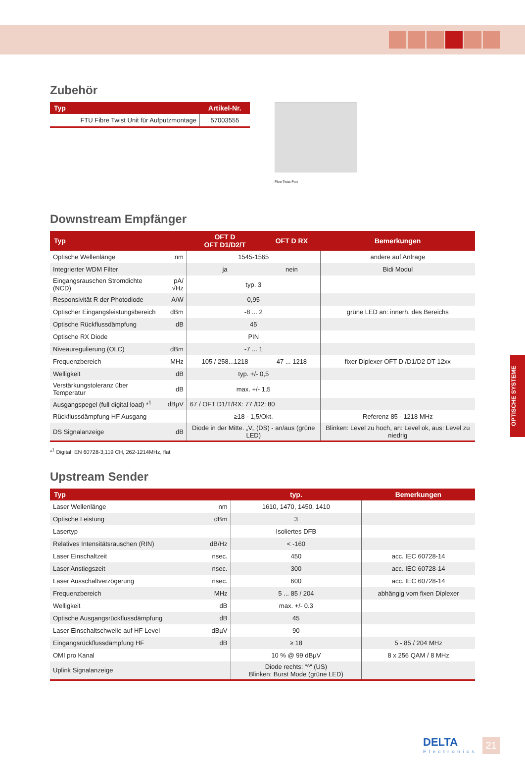Zubehör
| Typ | Artikel-Nr. |
| --- | --- |
| FTU Fibre Twist Unit für Aufputzmontage | 57003555 |
FiberTwist-Port
Downstream Empfänger
| Typ | | OFT D OFT D1/D2/T | OFT D RX | Bemerkungen |
| --- | --- | --- | --- | --- |
| Optische Wellenlänge | nm | 1545-1565 | | andere auf Anfrage |
| Integrierter WDM Filter | | ja | nein | Bidi Modul |
| Eingangsrauschen Stromdichte (NCD) | pA/√Hz | typ. 3 | | |
| Responsivität R der Photodiode | A/W | 0,95 | | |
| Optischer Eingangsleistungsbereich | dBm | -8 ... 2 | | grüne LED an: innerh. des Bereichs |
| Optische Rückflussdämpfung | dB | 45 | | |
| Optische RX Diode | | PIN | | |
| Niveauregulierung (OLC) | dBm | -7 ... 1 | | |
| Frequenzbereich | MHz | 105 / 258...1218 | 47 ... 1218 | fixer Diplexer OFT D /D1/D2 DT 12xx |
| Welligkeit | dB | typ. +/- 0,5 | | |
| Verstärkungstoleranz über Temperatur | dB | max. +/- 1,5 | | |
| Ausgangspegel (full digital load) *<sup>1</sup> | dBµV | 67 / OFT D1/T/RX: 77 /D2: 80 | | |
| Rückflussdämpfung HF Ausgang | | ≥18 - 1,5/Okt. | | Referenz 85 - 1218 MHz |
| DS Signalanzeige | dB | Diode in der Mitte. „V„ (DS) - an/aus (grüne LED) | | Blinken: Level zu hoch, an: Level ok, aus: Level zu niedrig |
*<sup>1</sup> Digital: EN 60728-3,119 CH, 262-1214MHz, flat
Upstream Sender
| Typ | | typ. | Bemerkungen |
| --- | --- | --- | --- |
| Laser Wellenlänge | nm | 1610, 1470, 1450, 1410 | |
| Optische Leistung | dBm | 3 | |
| Lasertyp | | Isoliertes DFB | |
| Relatives Intensitätsrauschen (RIN) | dB/Hz | < -160 | |
| Laser Einschaltzeit | nsec. | 450 | acc. IEC 60728-14 |
| Laser Anstiegszeit | nsec. | 300 | acc. IEC 60728-14 |
| Laser Ausschaltverzögerung | nsec. | 600 | acc. IEC 60728-14 |
| Frequenzbereich | MHz | 5 ... 85 / 204 | abhängig vom fixen Diplexer |
| Welligkeit | dB | max. +/- 0.3 | |
| Optische Ausgangsrückflussdämpfung | dB | 45 | |
| Laser Einschaltschwelle auf HF Level | dBµV | 90 | |
| Eingangsrückflussdämpfung HF | dB | ≥ 18 | 5 - 85 / 204 MHz |
| OMI pro Kanal | | 10 % @ 99 dBµV | 8 x 256 QAM / 8 MHz |
| Uplink Signalanzeige | | Diode rechts: “^“ (US) Blinken: Burst Mode (grüne LED) | |
OPTISCHE SYSTEME
DELTA
Electronics
21